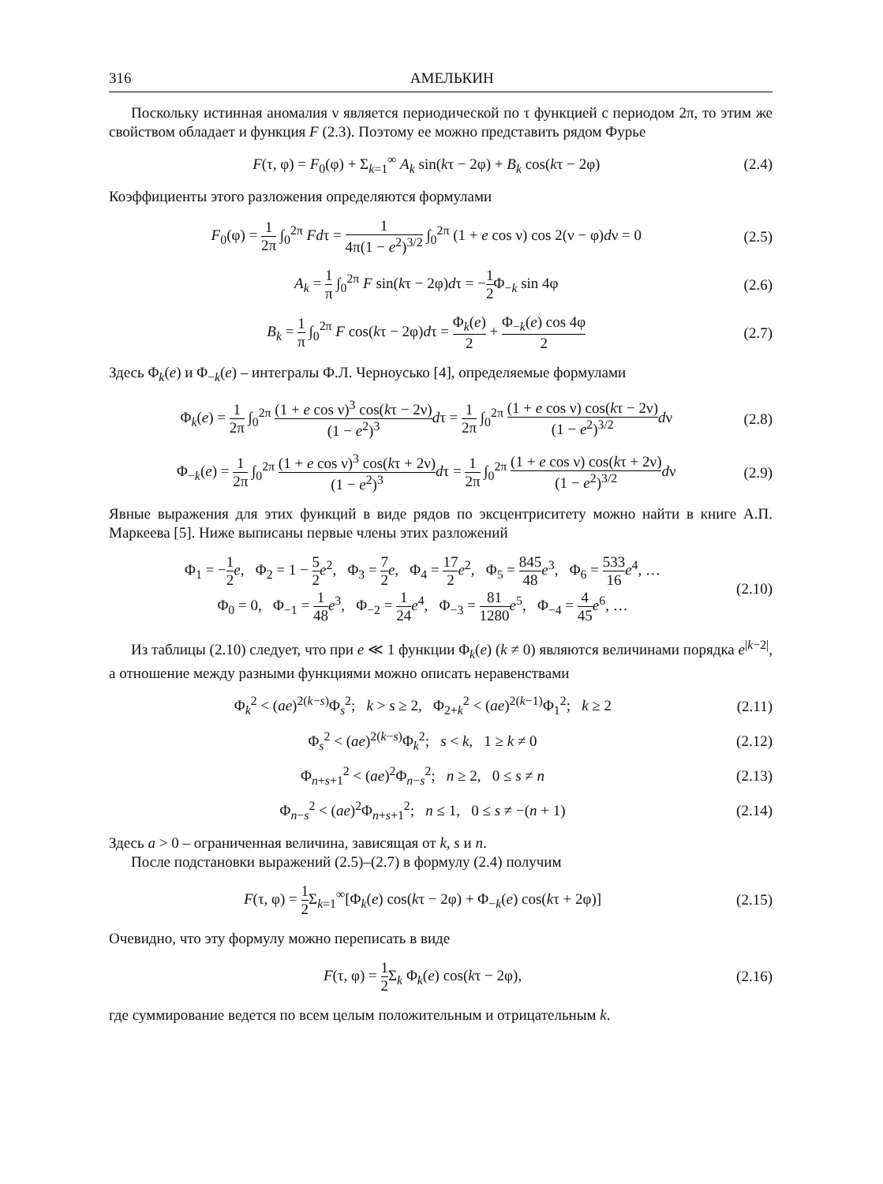316 АМЕЛЬКИН
Поскольку истинная аномалия ν является периодической по τ функцией с периодом 2π, то этим же свойством обладает и функция F (2.3). Поэтому ее можно представить рядом Фурье
F(τ, φ) = F<sub>0</sub>(φ) + Σ<sub>k=1</sub><sup>∞</sup> A<sub>k</sub> sin(kτ − 2φ) + B<sub>k</sub> cos(kτ − 2φ) (2.4)
Коэффициенты этого разложения определяются формулами
F<sub>0</sub>(φ) = 1 2π ∫<sub>0</sub><sup>2π</sup> Fdτ = 1 4π(1 − e<sup>2</sup>)<sup>3/2</sup> ∫<sub>0</sub><sup>2π</sup> (1 + e cos ν) cos 2(ν − φ)dν = 0 (2.5)
A<sub>k</sub> = 1 π ∫<sub>0</sub><sup>2π</sup> F sin(kτ − 2φ)dτ = −1 2 Φ<sub>−k</sub> sin 4φ (2.6)
B<sub>k</sub> = 1 π ∫<sub>0</sub><sup>2π</sup> F cos(kτ − 2φ)dτ = Φ<sub>k</sub>(e) 2 + Φ<sub>−k</sub>(e) cos 4φ 2 (2.7)
Здесь Φ<sub>k</sub>(e) и Φ<sub>−k</sub>(e) – интегралы Ф.Л. Черноусько [4], определяемые формулами
Φ<sub>k</sub>(e) = 1 2π ∫<sub>0</sub><sup>2π</sup> (1 + e cos ν)<sup>3</sup> cos(kτ − 2ν) (1 − e<sup>2</sup>)<sup>3</sup> dτ = 1 2π ∫<sub>0</sub><sup>2π</sup> (1 + e cos ν) cos(kτ − 2ν) (1 − e<sup>2</sup>)<sup>3/2</sup> dν (2.8)
Φ<sub>−k</sub>(e) = 1 2π ∫<sub>0</sub><sup>2π</sup> (1 + e cos ν)<sup>3</sup> cos(kτ + 2ν) (1 − e<sup>2</sup>)<sup>3</sup> dτ = 1 2π ∫<sub>0</sub><sup>2π</sup> (1 + e cos ν) cos(kτ + 2ν) (1 − e<sup>2</sup>)<sup>3/2</sup> dν (2.9)
Явные выражения для этих функций в виде рядов по эксцентриситету можно найти в книге А.П. Маркеева [5]. Ниже выписаны первые члены этих разложений
Φ<sub>1</sub> = −1 2 e, Φ<sub>2</sub> = 1 − 5 2 e<sup>2</sup>, Φ<sub>3</sub> = 7 2 e, Φ<sub>4</sub> = 17 2 e<sup>2</sup>, Φ<sub>5</sub> = 845 48 e<sup>3</sup>, Φ<sub>6</sub> = 533 16 e<sup>4</sup>, …
Φ<sub>0</sub> = 0, Φ<sub>−1</sub> = 1 48 e<sup>3</sup>, Φ<sub>−2</sub> = 1 24 e<sup>4</sup>, Φ<sub>−3</sub> = 81 1280 e<sup>5</sup>, Φ<sub>−4</sub> = 4 45 e<sup>6</sup>, … (2.10)
Из таблицы (2.10) следует, что при e ≪ 1 функции Φ<sub>k</sub>(e) (k ≠ 0) являются величинами порядка e<sup>|k−2|</sup>, а отношение между разными функциями можно описать неравенствами
Φ<sub>k</sub><sup>2</sup> < (ae)<sup>2(k−s)</sup>Φ<sub>s</sub><sup>2</sup>; k > s ≥ 2, Φ<sub>2+k</sub><sup>2</sup> < (ae)<sup>2(k−1)</sup>Φ<sub>1</sub><sup>2</sup>; k ≥ 2 (2.11)
Φ<sub>s</sub><sup>2</sup> < (ae)<sup>2(k−s)</sup>Φ<sub>k</sub><sup>2</sup>; s < k, 1 ≥ k ≠ 0 (2.12)
Φ<sub>n+s+1</sub><sup>2</sup> < (ae)<sup>2</sup>Φ<sub>n−s</sub><sup>2</sup>; n ≥ 2, 0 ≤ s ≠ n (2.13)
Φ<sub>n−s</sub><sup>2</sup> < (ae)<sup>2</sup>Φ<sub>n+s+1</sub><sup>2</sup>; n ≤ 1, 0 ≤ s ≠ −(n + 1) (2.14)
Здесь a > 0 – ограниченная величина, зависящая от k, s и n.
После подстановки выражений (2.5)–(2.7) в формулу (2.4) получим
F(τ, φ) = 1 2 Σ<sub>k=1</sub><sup>∞</sup>[Φ<sub>k</sub>(e) cos(kτ − 2φ) + Φ<sub>−k</sub>(e) cos(kτ + 2φ)] (2.15)
Очевидно, что эту формулу можно переписать в виде
F(τ, φ) = 1 2 Σ<sub>k</sub> Φ<sub>k</sub>(e) cos(kτ − 2φ), (2.16)
где суммирование ведется по всем целым положительным и отрицательным k.